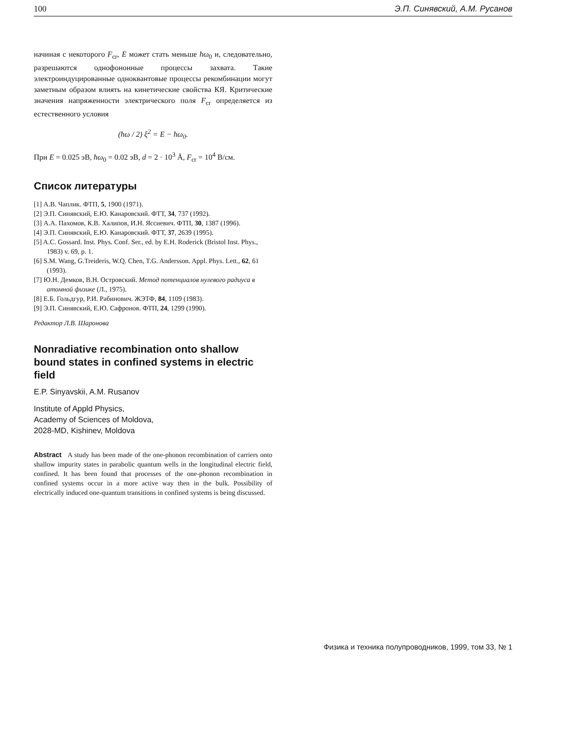100 Э.П. Синявский, А.М. Русанов
начиная с некоторого F<sub>cr</sub>, E может стать меньше ħω<sub>0</sub> и, следовательно, разрешаются однофононные процессы захвата. Такие электроиндуцированные одноквантовые процессы рекомбинации могут заметным образом влиять на кинетические свойства КЯ. Критические значения напряженности электрического поля F<sub>cr</sub> определяется из естественного условия
(ħω / 2) ξ<sup>2</sup> = E − ħω<sub>0</sub>.
При E = 0.025 эВ, ħω<sub>0</sub> = 0.02 эВ, d = 2 · 10<sup>3</sup> Å, F<sub>cr</sub> = 10<sup>4</sup> В/см.
Список литературы
[1] А.В. Чаплик. ФТП, 5, 1900 (1971).
[2] Э.П. Синявский, Е.Ю. Канаровский. ФТТ, 34, 737 (1992).
[3] А.А. Пахомов, К.В. Халипов, И.Н. Яссиевич. ФТП, 30, 1387 (1996).
[4] Э.П. Синявский, Е.Ю. Канаровский. ФТТ, 37, 2639 (1995).
[5] A.C. Gossard. Inst. Phys. Conf. Ser., ed. by E.H. Roderick (Bristol Inst. Phys., 1983) v. 69, p. 1.
[6] S.M. Wang, G.Treideris, W.Q. Chen, T.G. Andersson. Appl. Phys. Lett., 62, 61 (1993).
[7] Ю.Н. Демков, В.Н. Островский. Метод потенциалов нулевого радиуса в атомной физике (Л., 1975).
[8] Е.Б. Гольдгур, Р.И. Рабинович. ЖЭТФ, 84, 1109 (1983).
[9] Э.П. Синявский, Е.Ю. Сафронов. ФТП, 24, 1299 (1990).
Редактор Л.В. Шаронова
Nonradiative recombination onto shallow bound states in confined systems in electric field
E.P. Sinyavskii, A.M. Rusanov
Institute of Appld Physics,
Academy of Sciences of Moldova,
2028-MD, Kishinev, Moldova
Abstract A study has been made of the one-phonon recombination of carriers onto shallow impurity states in parabolic quantum wells in the longitudinal electric field, confined. It has been found that processes of the one-phonon recombination in confined systems occur in a more active way then in the bulk. Possibility of electrically induced one-quantum transitions in confined systems is being discussed.
Физика и техника полупроводников, 1999, том 33, № 1